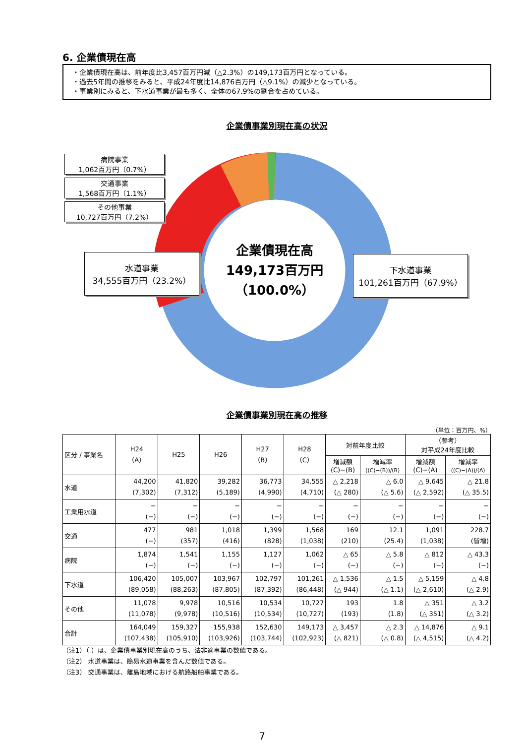6. 企業債現在高
・企業債現在高は、前年度比3,457百万円減（△2.3%）の149,173百万円となっている。
・過去5年間の推移をみると、平成24年度比14,876百万円（△9.1%）の減少となっている。
・事業別にみると、下水道事業が最も多く、全体の67.9%の割合を占めている。
企業債事業別現在高の状況
病院事業
1,062百万円（0.7%）
交通事業
1,568百万円（1.1%）
その他事業
10,727百万円（7.2%）
水道事業
34,555百万円（23.2%）
下水道事業
101,261百万円（67.9%）
企業債現在高
149,173百万円
（100.0%）
企業債事業別現在高の推移
（単位：百万円、%）
| 区分 / 事業名 | H24 （A） | H25 | H26 | H27 （B） | H28 （C） | 対前年度比較 | | （参考） 対平成24年度比較 | |
| --- | --- | --- | --- | --- | --- | --- | --- | --- | --- |
| | | | | | | 増減額 (C)−(B) | 増減率 ((C)−(B))/(B) | 増減額 (C)−(A) | 増減率 ((C)−(A))/(A) |
| 水道 | 44,200 (7,302) | 41,820 (7,312) | 39,282 (5,189) | 36,773 (4,990) | 34,555 (4,710) | △ 2,218 (△ 280) | △ 6.0 (△ 5.6) | △ 9,645 (△ 2,592) | △ 21.8 (△ 35.5) |
| 工業用水道 | − (−) | − (−) | − (−) | − (−) | − (−) | − (−) | − (−) | − (−) | − (−) |
| 交通 | 477 (−) | 981 (357) | 1,018 (416) | 1,399 (828) | 1,568 (1,038) | 169 (210) | 12.1 (25.4) | 1,091 (1,038) | 228.7 (皆増) |
| 病院 | 1,874 (−) | 1,541 (−) | 1,155 (−) | 1,127 (−) | 1,062 (−) | △ 65 (−) | △ 5.8 (−) | △ 812 (−) | △ 43.3 (−) |
| 下水道 | 106,420 (89,058) | 105,007 (88,263) | 103,967 (87,805) | 102,797 (87,392) | 101,261 (86,448) | △ 1,536 (△ 944) | △ 1.5 (△ 1.1) | △ 5,159 (△ 2,610) | △ 4.8 (△ 2.9) |
| その他 | 11,078 (11,078) | 9,978 (9,978) | 10,516 (10,516) | 10,534 (10,534) | 10,727 (10,727) | 193 (193) | 1.8 (1.8) | △ 351 (△ 351) | △ 3.2 (△ 3.2) |
| 合計 | 164,049 (107,438) | 159,327 (105,910) | 155,938 (103,926) | 152,630 (103,744) | 149,173 (102,923) | △ 3,457 (△ 821) | △ 2.3 (△ 0.8) | △ 14,876 (△ 4,515) | △ 9.1 (△ 4.2) |
（注1）（ ）は、企業債事業別現在高のうち、法非適事業の数値である。
（注2） 水道事業は、簡易水道事業を含んだ数値である。
（注3） 交通事業は、離島地域における航路船舶事業である。
7